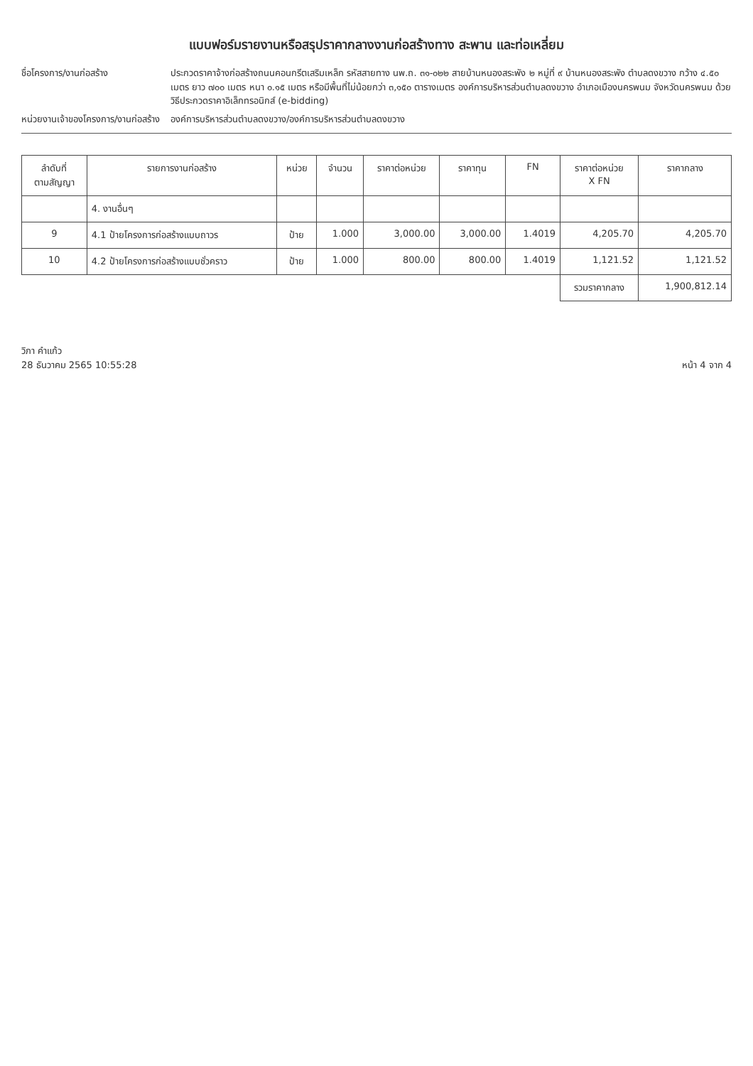แบบฟอร์มรายงานหรือสรุปราคากลางงานก่อสร้างทาง สะพาน และท่อเหลี่ยม
ชื่อโครงการ/งานก่อสร้าง ประกวดราคาจ้างก่อสร้างถนนคอนกรีตเสริมเหล็ก รหัสสายทาง นพ.ถ. ๓๑-๐๒๒ สายบ้านหนองสระพัง ๒ หมู่ที่ ๙ บ้านหนองสระพัง ตำบลดงขวาง กว้าง ๔.๕๐ เมตร ยาว ๗๐๐ เมตร หนา ๐.๑๕ เมตร หรือมีพื้นที่ไม่น้อยกว่า ๓,๑๕๐ ตารางเมตร องค์การบริหารส่วนตำบลดงขวาง อำเภอเมืองนครพนม จังหวัดนครพนม ด้วยวิธีประกวดราคาอิเล็กทรอนิกส์ (e-bidding)
หน่วยงานเจ้าของโครงการ/งานก่อสร้าง
องค์การบริหารส่วนตำบลดงขวาง/องค์การบริหารส่วนตำบลดงขวาง
| ลำดับที่ ตามสัญญา | รายการงานก่อสร้าง | หน่วย | จำนวน | ราคาต่อหน่วย | ราคาทุน | FN | ราคาต่อหน่วย X FN | ราคากลาง |
| --- | --- | --- | --- | --- | --- | --- | --- | --- |
| | 4. งานอื่นๆ | | | | | | | |
| 9 | 4.1 ป้ายโครงการก่อสร้างแบบถาวร | ป้าย | 1.000 | 3,000.00 | 3,000.00 | 1.4019 | 4,205.70 | 4,205.70 |
| 10 | 4.2 ป้ายโครงการก่อสร้างแบบชั่วคราว | ป้าย | 1.000 | 800.00 | 800.00 | 1.4019 | 1,121.52 | 1,121.52 |
| | | | | | | | รวมราคากลาง | 1,900,812.14 |
วิภา คำแก้ว
28 ธันวาคม 2565 10:55:28
หน้า 4 จาก 4